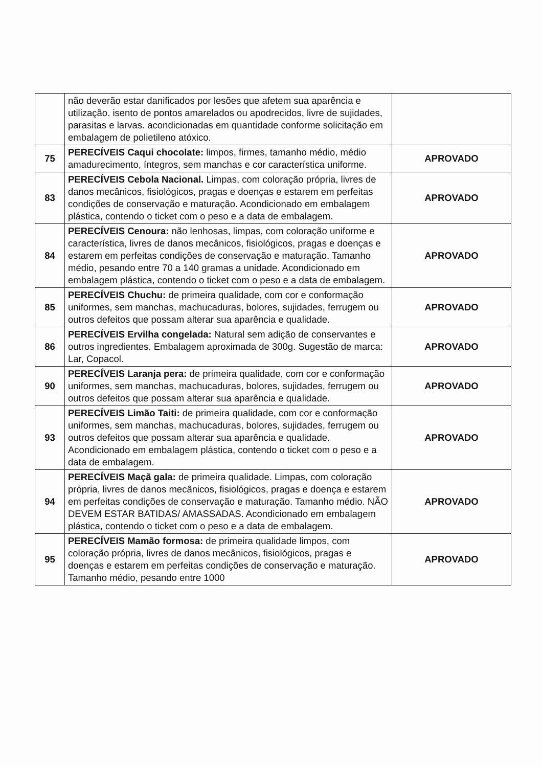| | não deverão estar danificados por lesões que afetem sua aparência e utilização. isento de pontos amarelados ou apodrecidos, livre de sujidades, parasitas e larvas. acondicionadas em quantidade conforme solicitação em embalagem de polietileno atóxico. | |
| 75 | PERECÍVEIS Caqui chocolate: limpos, firmes, tamanho médio, médio amadurecimento, íntegros, sem manchas e cor característica uniforme. | APROVADO |
| 83 | PERECÍVEIS Cebola Nacional. Limpas, com coloração própria, livres de danos mecânicos, fisiológicos, pragas e doenças e estarem em perfeitas condições de conservação e maturação. Acondicionado em embalagem plástica, contendo o ticket com o peso e a data de embalagem. | APROVADO |
| 84 | PERECÍVEIS Cenoura: não lenhosas, limpas, com coloração uniforme e característica, livres de danos mecânicos, fisiológicos, pragas e doenças e estarem em perfeitas condições de conservação e maturação. Tamanho médio, pesando entre 70 a 140 gramas a unidade. Acondicionado em embalagem plástica, contendo o ticket com o peso e a data de embalagem. | APROVADO |
| 85 | PERECÍVEIS Chuchu: de primeira qualidade, com cor e conformação uniformes, sem manchas, machucaduras, bolores, sujidades, ferrugem ou outros defeitos que possam alterar sua aparência e qualidade. | APROVADO |
| 86 | PERECÍVEIS Ervilha congelada: Natural sem adição de conservantes e outros ingredientes. Embalagem aproximada de 300g. Sugestão de marca: Lar, Copacol. | APROVADO |
| 90 | PERECÍVEIS Laranja pera: de primeira qualidade, com cor e conformação uniformes, sem manchas, machucaduras, bolores, sujidades, ferrugem ou outros defeitos que possam alterar sua aparência e qualidade. | APROVADO |
| 93 | PERECÍVEIS Limão Taiti: de primeira qualidade, com cor e conformação uniformes, sem manchas, machucaduras, bolores, sujidades, ferrugem ou outros defeitos que possam alterar sua aparência e qualidade. Acondicionado em embalagem plástica, contendo o ticket com o peso e a data de embalagem. | APROVADO |
| 94 | PERECÍVEIS Maçã gala: de primeira qualidade. Limpas, com coloração própria, livres de danos mecânicos, fisiológicos, pragas e doença e estarem em perfeitas condições de conservação e maturação. Tamanho médio. NÃO DEVEM ESTAR BATIDAS/ AMASSADAS. Acondicionado em embalagem plástica, contendo o ticket com o peso e a data de embalagem. | APROVADO |
| 95 | PERECÍVEIS Mamão formosa: de primeira qualidade limpos, com coloração própria, livres de danos mecânicos, fisiológicos, pragas e doenças e estarem em perfeitas condições de conservação e maturação. Tamanho médio, pesando entre 1000 | APROVADO |